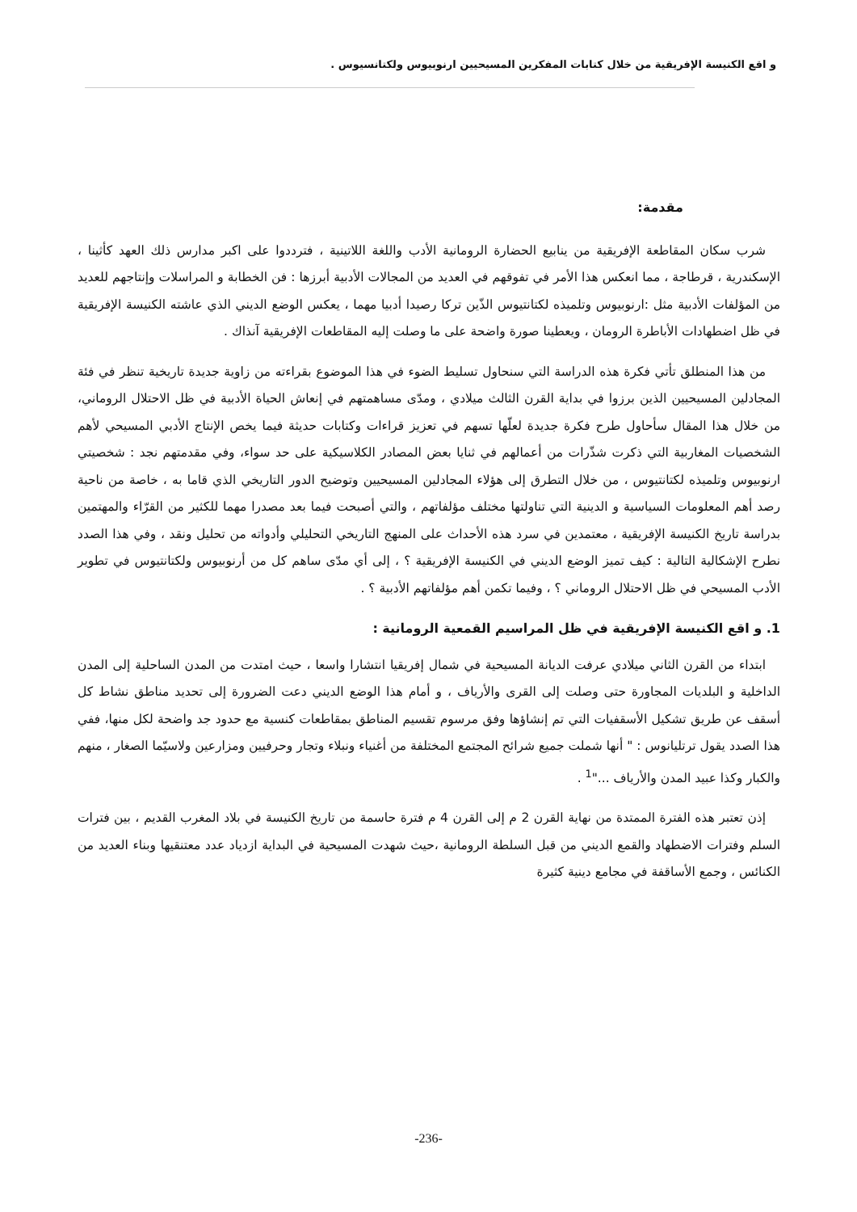و اقع الكنيسة الإفريقية من خلال كتابات المفكرين المسيحيين ارنوبيوس ولكتانسيوس .
مقدمة:
شرب سكان المقاطعة الإفريقية من ينابيع الحضارة الرومانية الأدب واللغة اللاتينية ، فترددوا على اكبر مدارس ذلك العهد كأثينا ، الإسكندرية ، قرطاجة ، مما انعكس هذا الأمر في تفوقهم في العديد من المجالات الأدبية أبرزها : فن الخطابة و المراسلات وإنتاجهم للعديد من المؤلفات الأدبية مثل :ارنوبيوس وتلميذه لكتانتيوس الذّين تركا رصيدا أدبيا مهما ، يعكس الوضع الديني الذي عاشته الكنيسة الإفريقية في ظل اضطهادات الأباطرة الرومان ، ويعطينا صورة واضحة على ما وصلت إليه المقاطعات الإفريقية آنذاك .
من هذا المنطلق تأتي فكرة هذه الدراسة التي سنحاول تسليط الضوء في هذا الموضوع بقراءته من زاوية جديدة تاريخية تنظر في فئة المجادلين المسيحيين الذين برزوا في بداية القرن الثالث ميلادي ، ومدّى مساهمتهم في إنعاش الحياة الأدبية في ظل الاحتلال الروماني، من خلال هذا المقال سأحاول طرح فكرة جديدة لعلّها تسهم في تعزيز قراءات وكتابات حديثة فيما يخص الإنتاج الأدبي المسيحي لأهم الشخصيات المغاربية التي ذكرت شذّرات من أعمالهم في ثنايا بعض المصادر الكلاسيكية على حد سواء، وفي مقدمتهم نجد : شخصيتي ارنوبيوس وتلميذه لكتانتيوس ، من خلال التطرق إلى هؤلاء المجادلين المسيحيين وتوضيح الدور التاريخي الذي قاما به ، خاصة من ناحية رصد أهم المعلومات السياسية و الدينية التي تناولتها مختلف مؤلفاتهم ، والتي أصبحت فيما بعد مصدرا مهما للكثير من القرّاء والمهتمين بدراسة تاريخ الكنيسة الإفريقية ، معتمدين في سرد هذه الأحداث على المنهج التاريخي التحليلي وأدواته من تحليل ونقد ، وفي هذا الصدد نطرح الإشكالية التالية : كيف تميز الوضع الديني في الكنيسة الإفريقية ؟ ، إلى أي مدّى ساهم كل من أرنوبيوس ولكتانتيوس في تطوير الأدب المسيحي في ظل الاحتلال الروماني ؟ ، وفيما تكمن أهم مؤلفاتهم الأدبية ؟ .
1. و اقع الكنيسة الإفريقية في ظل المراسيم القمعية الرومانية :
ابتداء من القرن الثاني ميلادي عرفت الديانة المسيحية في شمال إفريقيا انتشارا واسعا ، حيث امتدت من المدن الساحلية إلى المدن الداخلية و البلديات المجاورة حتى وصلت إلى القرى والأرياف ، و أمام هذا الوضع الديني دعت الضرورة إلى تحديد مناطق نشاط كل أسقف عن طريق تشكيل الأسقفيات التي تم إنشاؤها وفق مرسوم تقسيم المناطق بمقاطعات كنسية مع حدود جد واضحة لكل منها، ففي هذا الصدد يقول ترتليانوس : " أنها شملت جميع شرائح المجتمع المختلفة من أغنياء ونبلاء وتجار وحرفيين ومزارعين ولاسيّما الصغار ، منهم والكبار وكذا عبيد المدن والأرياف ..."<sup>1</sup> .
إذن تعتبر هذه الفترة الممتدة من نهاية القرن 2 م إلى القرن 4 م فترة حاسمة من تاريخ الكنيسة في بلاد المغرب القديم ، بين فترات السلم وفترات الاضطهاد والقمع الديني من قبل السلطة الرومانية ،حيث شهدت المسيحية في البداية ازدياد عدد معتنقيها وبناء العديد من الكنائس ، وجمع الأساقفة في مجامع دينية كثيرة
-236-